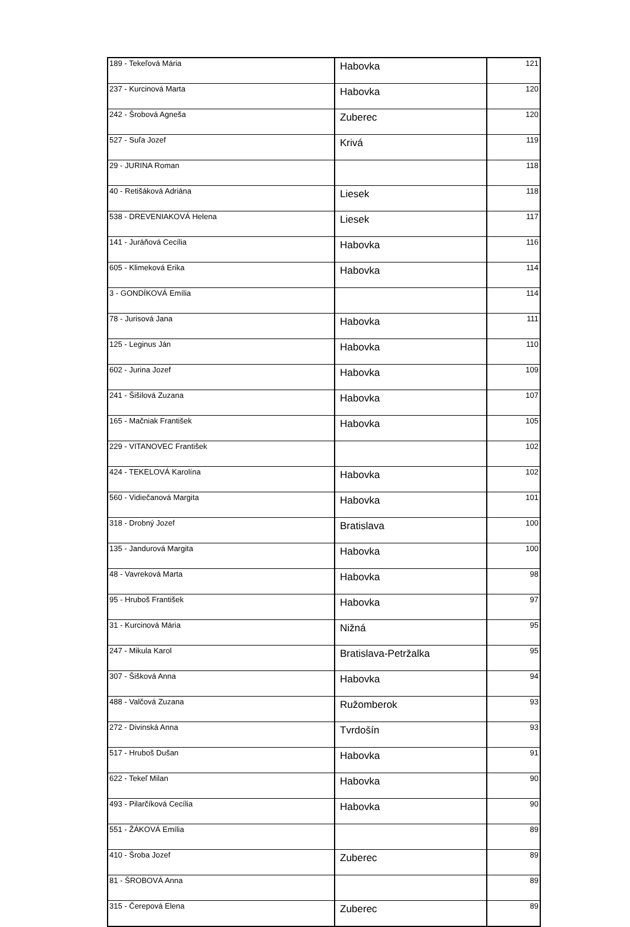| 189 - Tekeľová Mária | Habovka | 121 |
| 237 - Kurcinová Marta | Habovka | 120 |
| 242 - Šrobová Agneša | Zuberec | 120 |
| 527 - Suľa Jozef | Krivá | 119 |
| 29 - JURINA Roman | | 118 |
| 40 - Retišáková Adriána | Liesek | 118 |
| 538 - DREVENIAKOVÁ Helena | Liesek | 117 |
| 141 - Juráňová Cecília | Habovka | 116 |
| 605 - Klimeková Erika | Habovka | 114 |
| 3 - GONDÍKOVÁ Emília | | 114 |
| 78 - Jurisová Jana | Habovka | 111 |
| 125 - Leginus Ján | Habovka | 110 |
| 602 - Jurina Jozef | Habovka | 109 |
| 241 - Šišilová Zuzana | Habovka | 107 |
| 165 - Mačniak František | Habovka | 105 |
| 229 - VITANOVEC František | | 102 |
| 424 - TEKELOVÁ Karolína | Habovka | 102 |
| 560 - Vidiečanová Margita | Habovka | 101 |
| 318 - Drobný Jozef | Bratislava | 100 |
| 135 - Jandurová Margita | Habovka | 100 |
| 48 - Vavreková Marta | Habovka | 98 |
| 95 - Hruboš František | Habovka | 97 |
| 31 - Kurcinová Mária | Nižná | 95 |
| 247 - Mikula Karol | Bratislava-Petržalka | 95 |
| 307 - Šišková Anna | Habovka | 94 |
| 488 - Valčová Zuzana | Ružomberok | 93 |
| 272 - Divinská Anna | Tvrdošín | 93 |
| 517 - Hruboš Dušan | Habovka | 91 |
| 622 - Tekeľ Milan | Habovka | 90 |
| 493 - Pilarčíková Cecília | Habovka | 90 |
| 551 - ŽÁKOVÁ Emília | | 89 |
| 410 - Šroba Jozef | Zuberec | 89 |
| 81 - ŠROBOVÁ Anna | | 89 |
| 315 - Čerepová Elena | Zuberec | 89 |